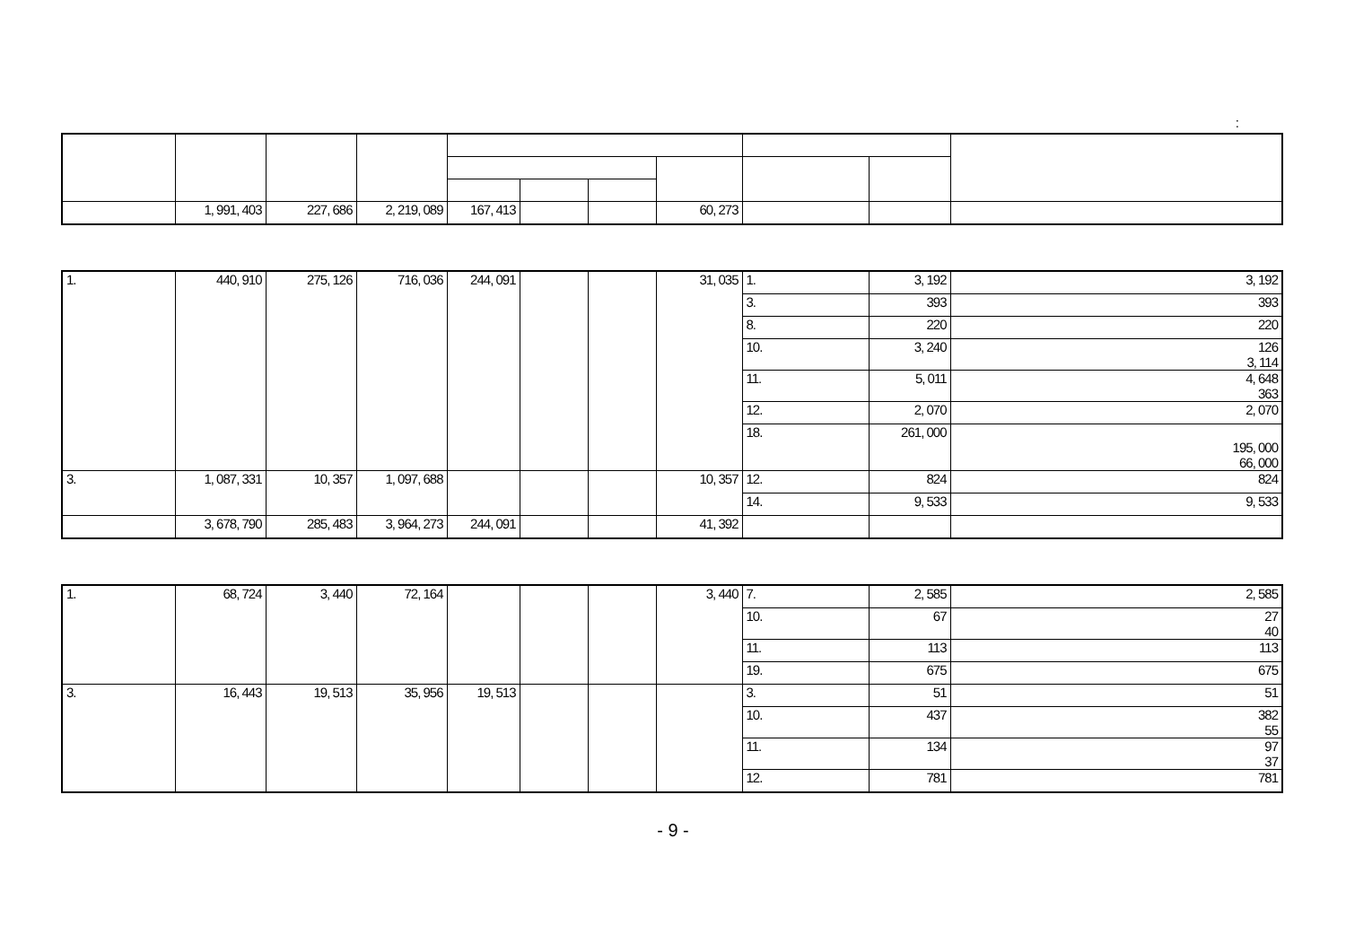:
| | 1, 991, 403 | 227, 686 | 2, 219, 089 | 167, 413 | | | 60, 273 | | | |
| 1. | 440, 910 | 275, 126 | 716, 036 | 244, 091 | | | 31, 035 | 1. | 3, 192 | 3, 192 |
| | | | | | | | | 3. | 393 | 393 |
| | | | | | | | | 8. | 220 | 220 |
| | | | | | | | | 10. | 3, 240 | 126 3, 114 |
| | | | | | | | | 11. | 5, 011 | 4, 648 363 |
| | | | | | | | | 12. | 2, 070 | 2, 070 |
| | | | | | | | | 18. | 261, 000 | 195, 000 66, 000 |
| 3. | 1, 087, 331 | 10, 357 | 1, 097, 688 | | | | 10, 357 | 12. | 824 | 824 |
| | | | | | | | | 14. | 9, 533 | 9, 533 |
| | 3, 678, 790 | 285, 483 | 3, 964, 273 | 244, 091 | | | 41, 392 | | | |
| 1. | 68, 724 | 3, 440 | 72, 164 | | | | 3, 440 | 7. | 2, 585 | 2, 585 |
| | | | | | | | | 10. | 67 | 27 40 |
| | | | | | | | | 11. | 113 | 113 |
| | | | | | | | | 19. | 675 | 675 |
| 3. | 16, 443 | 19, 513 | 35, 956 | 19, 513 | | | | 3. | 51 | 51 |
| | | | | | | | | 10. | 437 | 382 55 |
| | | | | | | | | 11. | 134 | 97 37 |
| | | | | | | | | 12. | 781 | 781 |
- 9 -